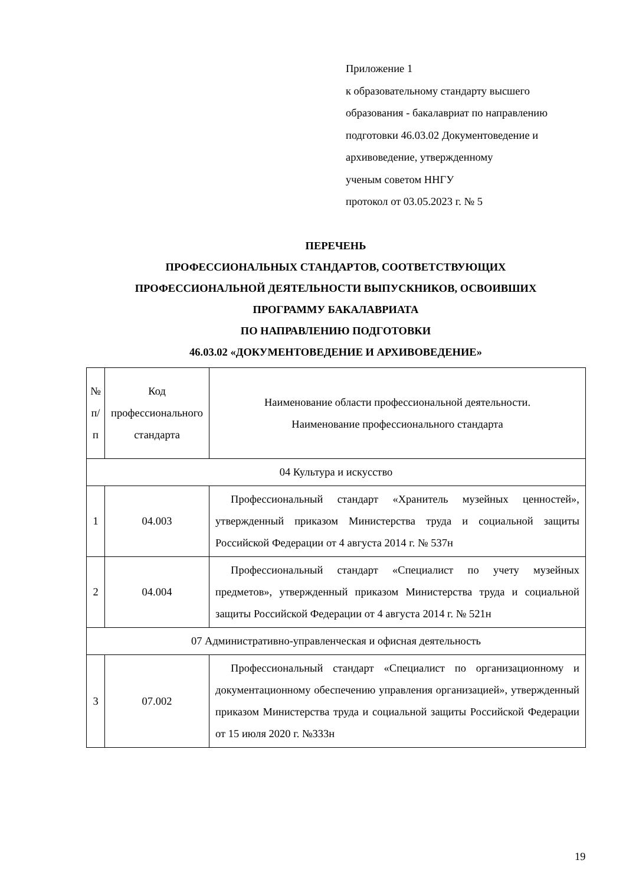Приложение 1
к образовательному стандарту высшего
образования - бакалавриат по направлению
подготовки 46.03.02 Документоведение и
архивоведение, утвержденному
ученым советом ННГУ
протокол от 03.05.2023 г. № 5
ПЕРЕЧЕНЬ
ПРОФЕССИОНАЛЬНЫХ СТАНДАРТОВ, СООТВЕТСТВУЮЩИХ
ПРОФЕССИОНАЛЬНОЙ ДЕЯТЕЛЬНОСТИ ВЫПУСКНИКОВ, ОСВОИВШИХ
ПРОГРАММУ БАКАЛАВРИАТА
ПО НАПРАВЛЕНИЮ ПОДГОТОВКИ
46.03.02 «ДОКУМЕНТОВЕДЕНИЕ И АРХИВОВЕДЕНИЕ»
| № п/п | Код профессионального стандарта | Наименование области профессиональной деятельности. Наименование профессионального стандарта |
| --- | --- | --- |
| 04 Культура и искусство | | |
| 1 | 04.003 | Профессиональный стандарт «Хранитель музейных ценностей», утвержденный приказом Министерства труда и социальной защиты Российской Федерации от 4 августа 2014 г. № 537н |
| 2 | 04.004 | Профессиональный стандарт «Специалист по учету музейных предметов», утвержденный приказом Министерства труда и социальной защиты Российской Федерации от 4 августа 2014 г. № 521н |
| 07 Административно-управленческая и офисная деятельность | | |
| 3 | 07.002 | Профессиональный стандарт «Специалист по организационному и документационному обеспечению управления организацией», утвержденный приказом Министерства труда и социальной защиты Российской Федерации от 15 июля 2020 г. №333н |
19